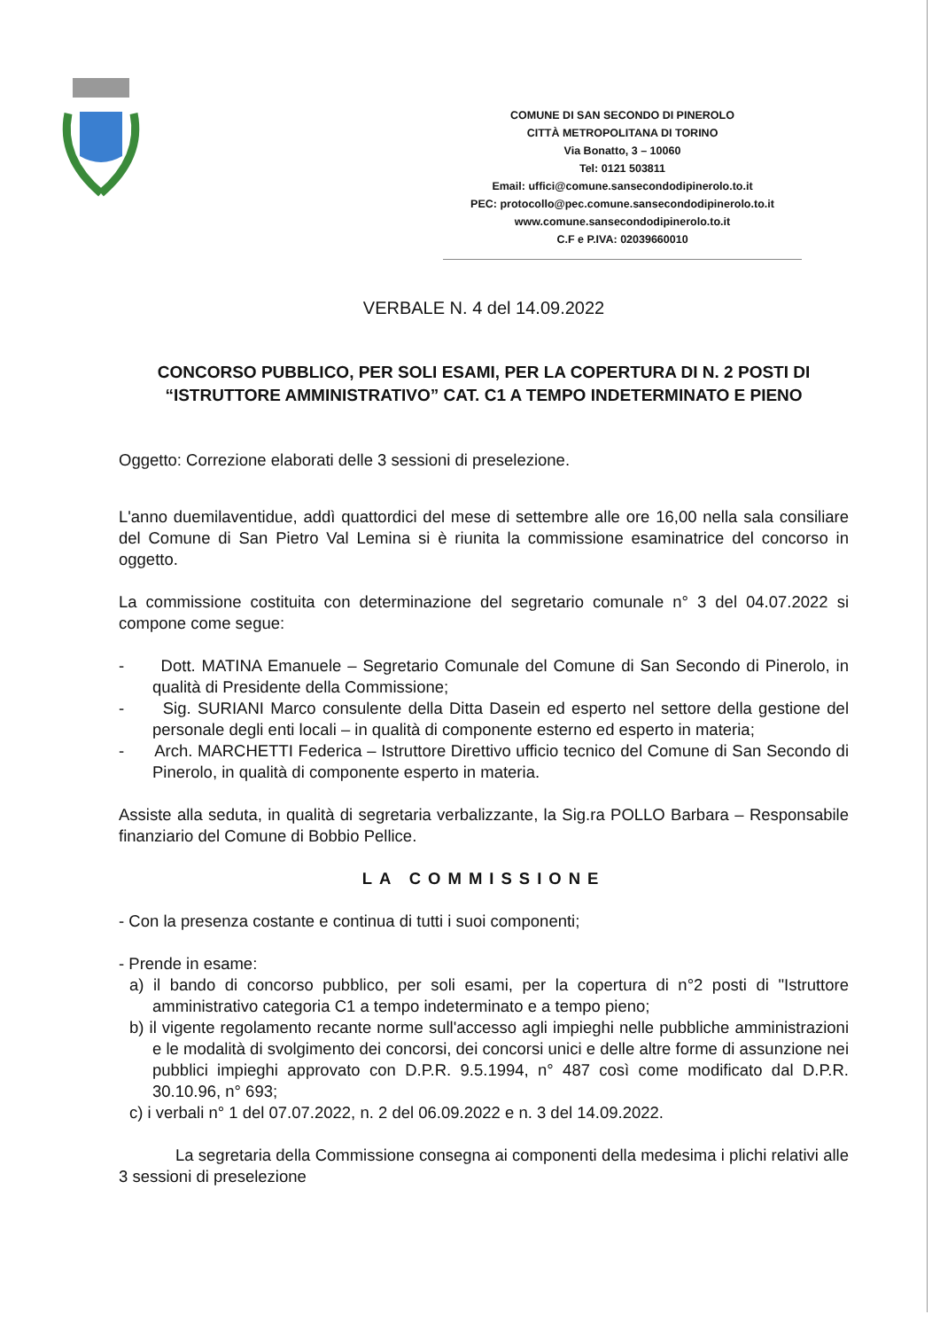COMUNE DI SAN SECONDO DI PINEROLO
CITTÀ METROPOLITANA DI TORINO
Via Bonatto, 3 – 10060
Tel: 0121 503811
Email: uffici@comune.sansecondodipinerolo.to.it
PEC: protocollo@pec.comune.sansecondodipinerolo.to.it
www.comune.sansecondodipinerolo.to.it
C.F e P.IVA: 02039660010
VERBALE N. 4 del 14.09.2022
CONCORSO PUBBLICO, PER SOLI ESAMI, PER LA COPERTURA DI N. 2 POSTI DI “ISTRUTTORE AMMINISTRATIVO” CAT. C1 A TEMPO INDETERMINATO E PIENO
Oggetto: Correzione elaborati delle 3 sessioni di preselezione.
L'anno duemilaventidue, addì quattordici del mese di settembre alle ore 16,00 nella sala consiliare del Comune di San Pietro Val Lemina si è riunita la commissione esaminatrice del concorso in oggetto.
La commissione costituita con determinazione del segretario comunale n° 3 del 04.07.2022 si compone come segue:
- Dott. MATINA Emanuele – Segretario Comunale del Comune di San Secondo di Pinerolo, in qualità di Presidente della Commissione;
- Sig. SURIANI Marco consulente della Ditta Dasein ed esperto nel settore della gestione del personale degli enti locali – in qualità di componente esterno ed esperto in materia;
- Arch. MARCHETTI Federica – Istruttore Direttivo ufficio tecnico del Comune di San Secondo di Pinerolo, in qualità di componente esperto in materia.
Assiste alla seduta, in qualità di segretaria verbalizzante, la Sig.ra POLLO Barbara – Responsabile finanziario del Comune di Bobbio Pellice.
LA COMMISSIONE
- Con la presenza costante e continua di tutti i suoi componenti;
- Prende in esame:
a) il bando di concorso pubblico, per soli esami, per la copertura di n°2 posti di "Istruttore amministrativo categoria C1 a tempo indeterminato e a tempo pieno;
b) il vigente regolamento recante norme sull'accesso agli impieghi nelle pubbliche amministrazioni e le modalità di svolgimento dei concorsi, dei concorsi unici e delle altre forme di assunzione nei pubblici impieghi approvato con D.P.R. 9.5.1994, n° 487 così come modificato dal D.P.R. 30.10.96, n° 693;
c) i verbali n° 1 del 07.07.2022, n. 2 del 06.09.2022 e n. 3 del 14.09.2022.
La segretaria della Commissione consegna ai componenti della medesima i plichi relativi alle 3 sessioni di preselezione